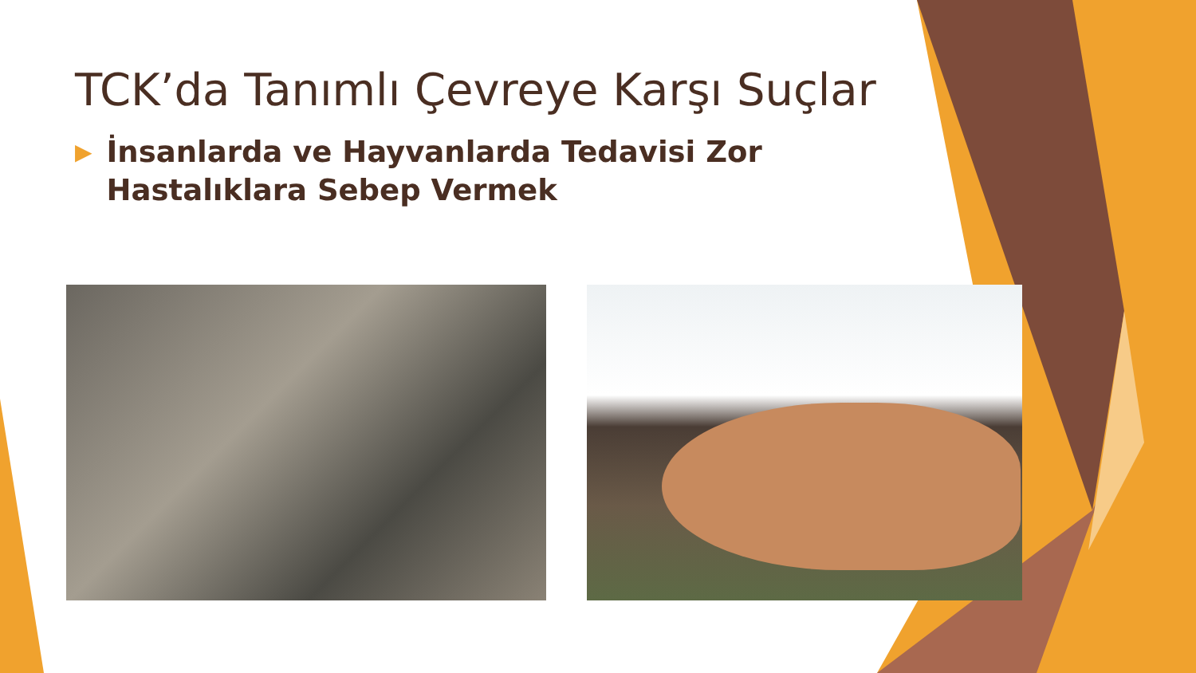TCK’da Tanımlı Çevreye Karşı Suçlar
▶ İnsanlarda ve Hayvanlarda Tedavisi Zor Hastalıklara Sebep Vermek